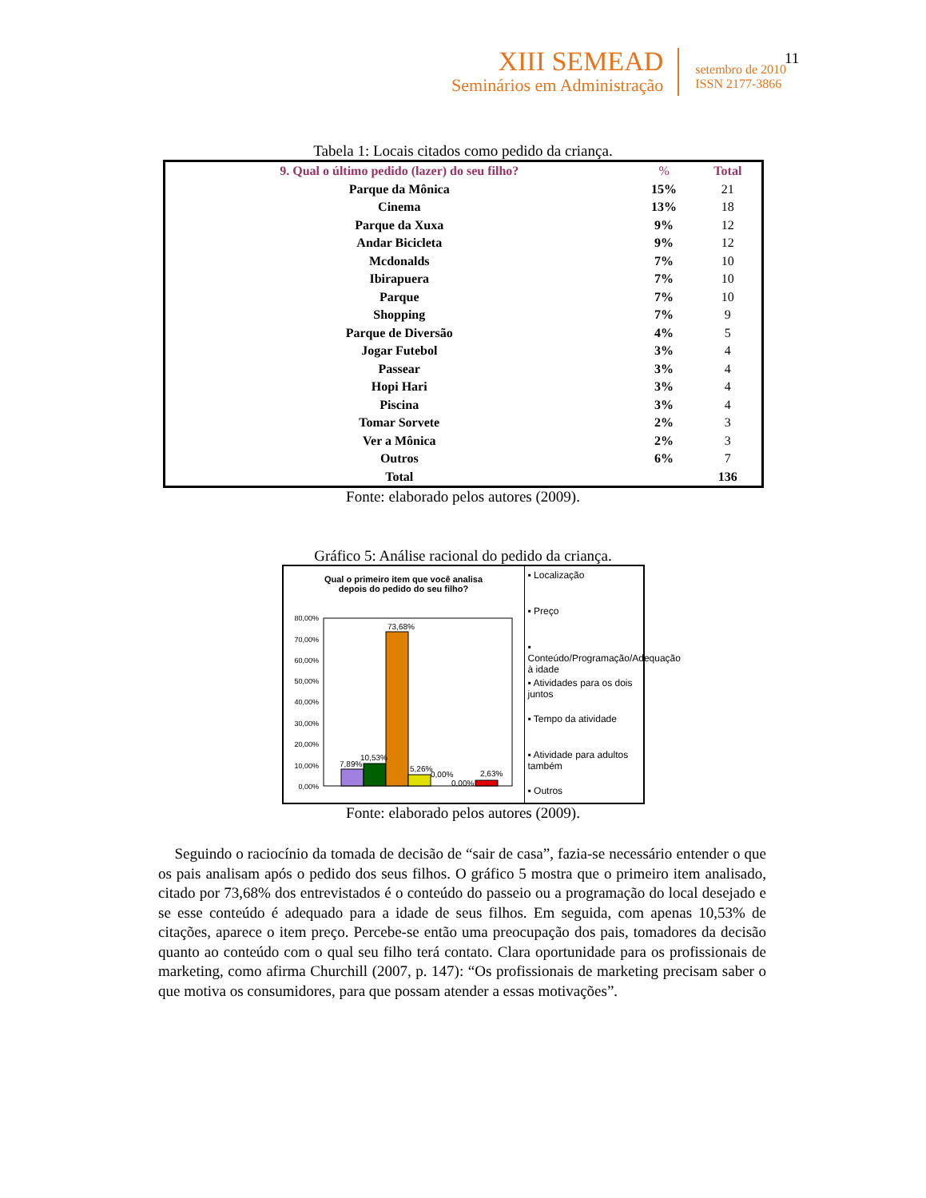11
XIII SEMEAD
Seminários em Administração
setembro de 2010
ISSN 2177-3866
Tabela 1: Locais citados como pedido da criança.
| 9. Qual o último pedido (lazer) do seu filho? | % | Total |
| --- | --- | --- |
| Parque da Mônica | 15% | 21 |
| Cinema | 13% | 18 |
| Parque da Xuxa | 9% | 12 |
| Andar Bicicleta | 9% | 12 |
| Mcdonalds | 7% | 10 |
| Ibirapuera | 7% | 10 |
| Parque | 7% | 10 |
| Shopping | 7% | 9 |
| Parque de Diversão | 4% | 5 |
| Jogar Futebol | 3% | 4 |
| Passear | 3% | 4 |
| Hopi Hari | 3% | 4 |
| Piscina | 3% | 4 |
| Tomar Sorvete | 2% | 3 |
| Ver a Mônica | 2% | 3 |
| Outros | 6% | 7 |
| Total | | 136 |
Fonte: elaborado pelos autores (2009).
Gráfico 5: Análise racional do pedido da criança.
Qual o primeiro item que você analisa
depois do pedido do seu filho?
80,00%
70,00%
60,00%
50,00%
40,00%
30,00%
20,00%
10,00%
0,00%
7,89%
10,53%
73,68%
5,26%
0,00%
0,00%
2,63%
▪ Localização
▪ Preço
▪ Conteúdo/Programação/Adequação à idade
▪ Atividades para os dois juntos
▪ Tempo da atividade
▪ Atividade para adultos também
▪ Outros
Fonte: elaborado pelos autores (2009).
Seguindo o raciocínio da tomada de decisão de “sair de casa”, fazia-se necessário entender o que os pais analisam após o pedido dos seus filhos. O gráfico 5 mostra que o primeiro item analisado, citado por 73,68% dos entrevistados é o conteúdo do passeio ou a programação do local desejado e se esse conteúdo é adequado para a idade de seus filhos. Em seguida, com apenas 10,53% de citações, aparece o item preço. Percebe-se então uma preocupação dos pais, tomadores da decisão quanto ao conteúdo com o qual seu filho terá contato. Clara oportunidade para os profissionais de marketing, como afirma Churchill (2007, p. 147): “Os profissionais de marketing precisam saber o que motiva os consumidores, para que possam atender a essas motivações”.